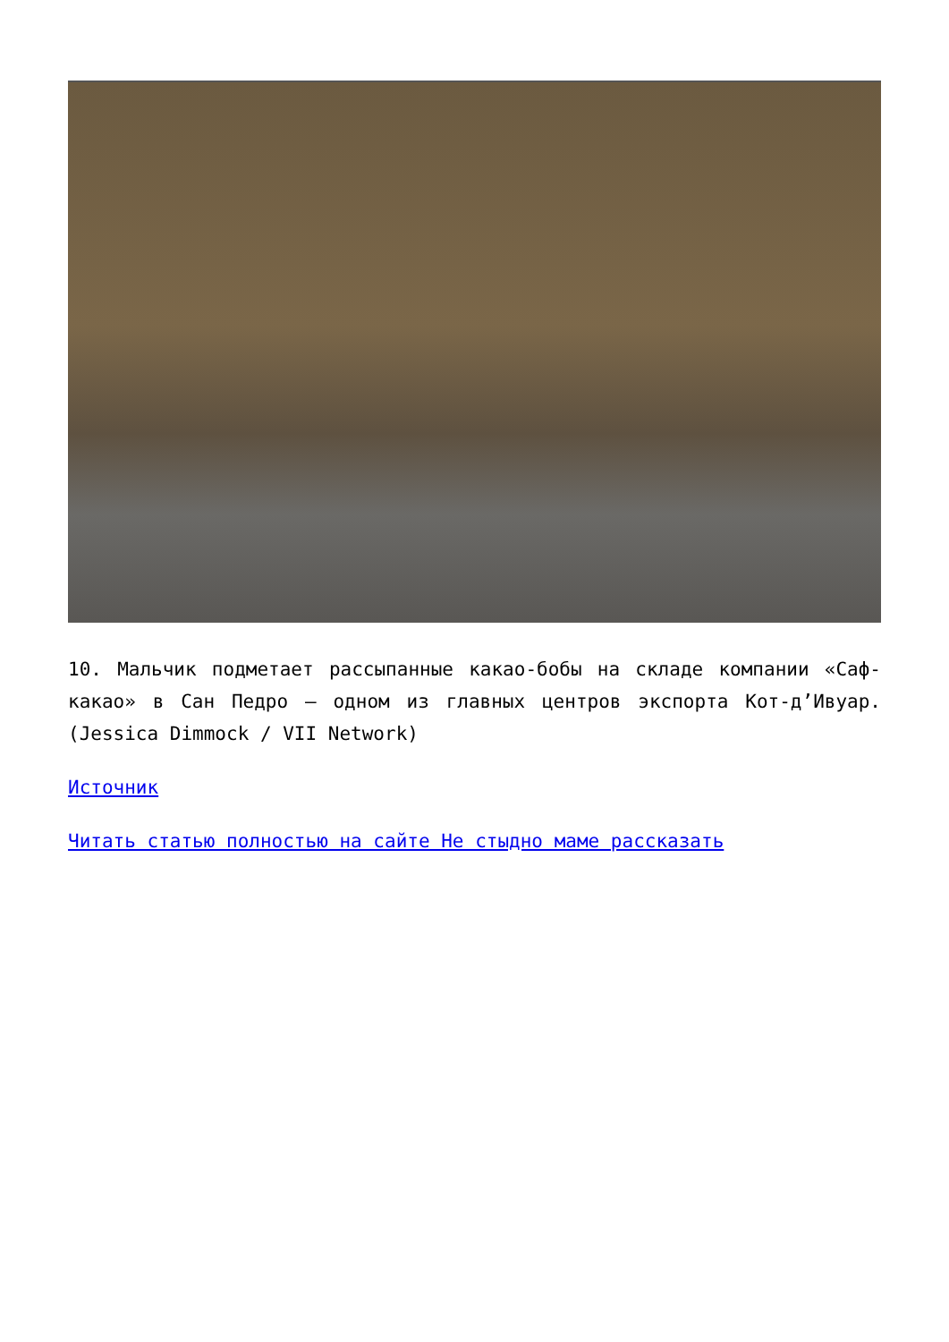10. Мальчик подметает рассыпанные какао-бобы на складе компании «Саф-какао» в Сан Педро — одном из главных центров экспорта Кот-д’Ивуар. (Jessica Dimmock / VII Network)
Источник
Читать статью полностью на сайте Не стыдно маме рассказать